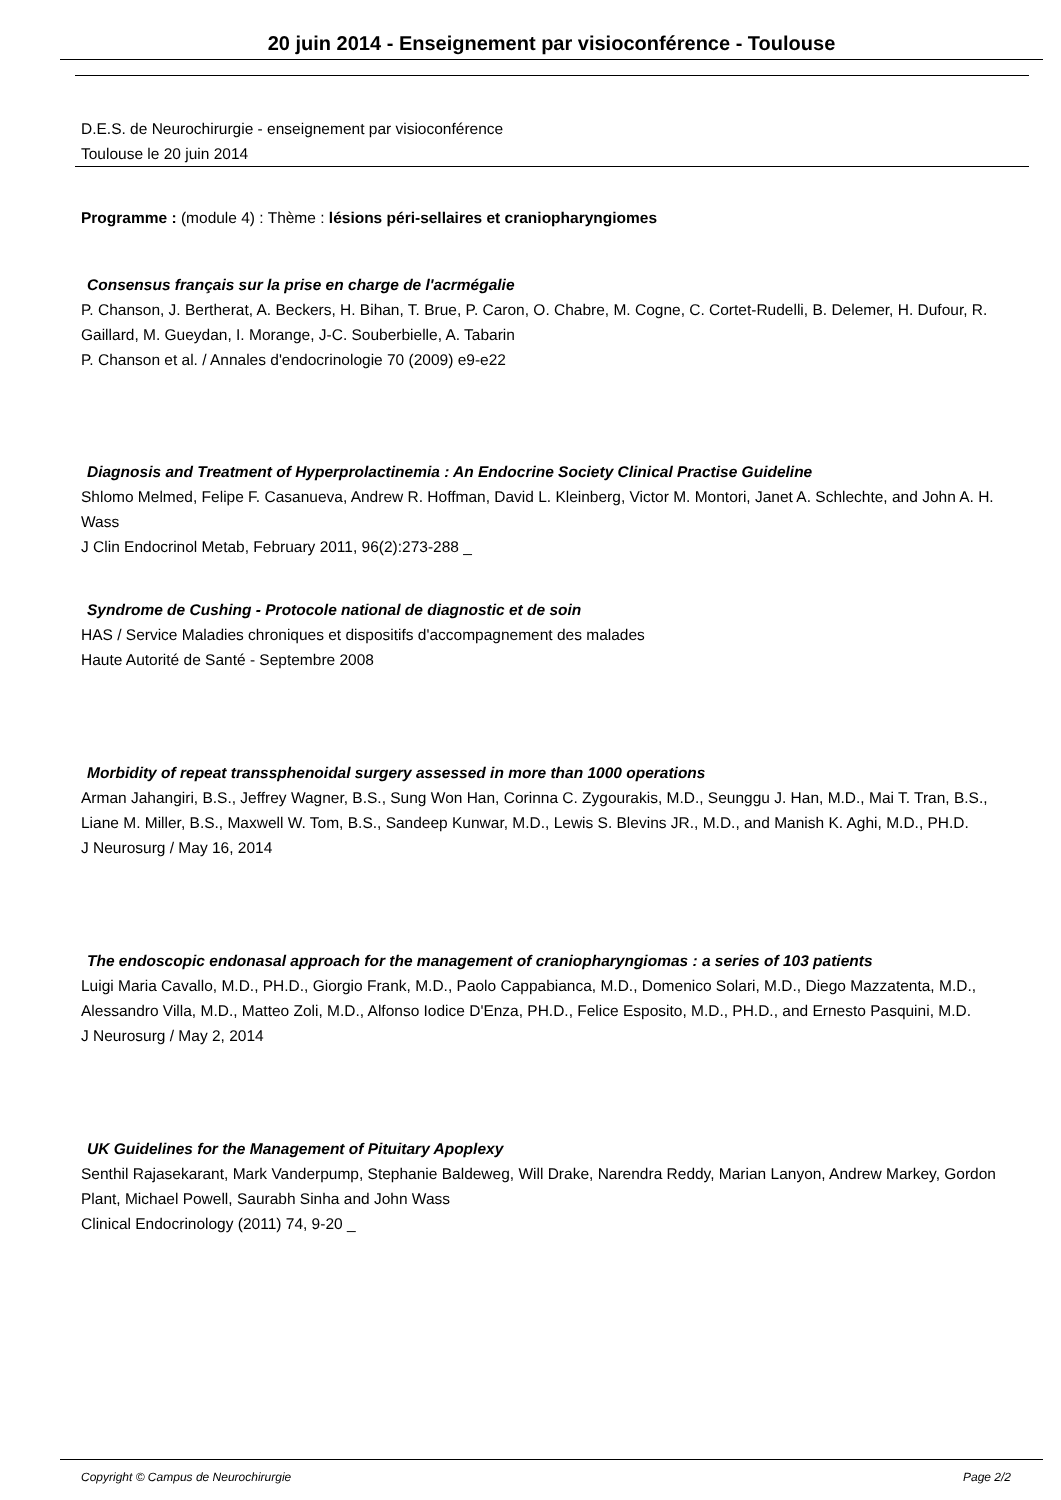20 juin 2014 - Enseignement par visioconférence - Toulouse
D.E.S. de Neurochirurgie - enseignement par visioconférence
Toulouse le 20 juin 2014
Programme : (module 4) : Thème : lésions péri-sellaires et craniopharyngiomes
Consensus français sur la prise en charge de l'acrmégalie
P. Chanson, J. Bertherat, A. Beckers, H. Bihan, T. Brue, P. Caron, O. Chabre, M. Cogne, C. Cortet-Rudelli, B. Delemer, H. Dufour, R. Gaillard, M. Gueydan, I. Morange, J-C. Souberbielle, A. Tabarin
P. Chanson et al. / Annales d'endocrinologie 70 (2009) e9-e22
Diagnosis and Treatment of Hyperprolactinemia : An Endocrine Society Clinical Practise Guideline
Shlomo Melmed, Felipe F. Casanueva, Andrew R. Hoffman, David L. Kleinberg, Victor M. Montori, Janet A. Schlechte, and John A. H. Wass
J Clin Endocrinol Metab, February 2011, 96(2):273-288 _
Syndrome de Cushing - Protocole national de diagnostic et de soin
HAS / Service Maladies chroniques et dispositifs d'accompagnement des malades
Haute Autorité de Santé - Septembre 2008
Morbidity of repeat transsphenoidal surgery assessed in more than 1000 operations
Arman Jahangiri, B.S., Jeffrey Wagner, B.S., Sung Won Han, Corinna C. Zygourakis, M.D., Seunggu J. Han, M.D., Mai T. Tran, B.S., Liane M. Miller, B.S., Maxwell W. Tom, B.S., Sandeep Kunwar, M.D., Lewis S. Blevins JR., M.D., and Manish K. Aghi, M.D., PH.D.
J Neurosurg / May 16, 2014
The endoscopic endonasal approach for the management of craniopharyngiomas : a series of 103 patients
Luigi Maria Cavallo, M.D., PH.D., Giorgio Frank, M.D., Paolo Cappabianca, M.D., Domenico Solari, M.D., Diego Mazzatenta, M.D., Alessandro Villa, M.D., Matteo Zoli, M.D., Alfonso Iodice D'Enza, PH.D., Felice Esposito, M.D., PH.D., and Ernesto Pasquini, M.D.
J Neurosurg / May 2, 2014
UK Guidelines for the Management of Pituitary Apoplexy
Senthil Rajasekarant, Mark Vanderpump, Stephanie Baldeweg, Will Drake, Narendra Reddy, Marian Lanyon, Andrew Markey, Gordon Plant, Michael Powell, Saurabh Sinha and John Wass
Clinical Endocrinology (2011) 74, 9-20 _
Copyright © Campus de Neurochirurgie Page 2/2